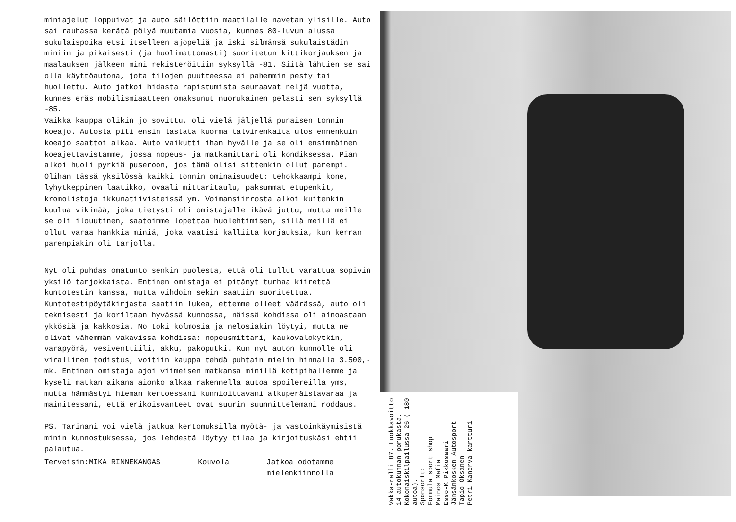miniajelut loppuivat ja auto säilöttiin maatilalle navetan ylisille. Auto sai rauhassa kerätä pölyä muutamia vuosia, kunnes 80-luvun alussa sukulaispoika etsi itselleen ajopeliä ja iski silmänsä sukulaistädin miniin ja pikaisesti (ja huolimattomasti) suoritetun kittikorjauksen ja maalauksen jälkeen mini rekisteröitiin syksyllä -81. Siitä lähtien se sai olla käyttöautona, jota tilojen puutteessa ei pahemmin pesty tai huollettu. Auto jatkoi hidasta rapistumista seuraavat neljä vuotta, kunnes eräs mobilismiaatteen omaksunut nuorukainen pelasti sen syksyllä -85.
Vaikka kauppa olikin jo sovittu, oli vielä jäljellä punaisen tonnin koeajo. Autosta piti ensin lastata kuorma talvirenkaita ulos ennenkuin koeajo saattoi alkaa. Auto vaikutti ihan hyvälle ja se oli ensimmäinen koeajettavistamme, jossa nopeus- ja matkamittari oli kondiksessa. Pian alkoi huoli pyrkiä puseroon, jos tämä olisi sittenkin ollut parempi. Olihan tässä yksilössä kaikki tonnin ominaisuudet: tehokkaampi kone, lyhytkeppinen laatikko, ovaali mittaritaulu, paksummat etupenkit, kromolistoja ikkunatiivisteissä ym. Voimansiirrosta alkoi kuitenkin kuulua vikinää, joka tietysti oli omistajalle ikävä juttu, mutta meille se oli ilouutinen, saatoimme lopettaa huolehtimisen, sillä meillä ei ollut varaa hankkia miniä, joka vaatisi kalliita korjauksia, kun kerran parenpiakin oli tarjolla.
Nyt oli puhdas omatunto senkin puolesta, että oli tullut varattua sopivin yksilö tarjokkaista. Entinen omistaja ei pitänyt turhaa kiirettä kuntotestin kanssa, mutta vihdoin sekin saatiin suoritettua. Kuntotestipöytäkirjasta saatiin lukea, ettemme olleet väärässä, auto oli teknisesti ja koriltaan hyvässä kunnossa, näissä kohdissa oli ainoastaan ykkösiä ja kakkosia. No toki kolmosia ja nelosiakin löytyi, mutta ne olivat vähemmän vakavissa kohdissa: nopeusmittari, kaukovalokytkin, varapyörä, vesiventtiili, akku, pakoputki. Kun nyt auton kunnolle oli virallinen todistus, voitiin kauppa tehdä puhtain mielin hinnalla 3.500,- mk. Entinen omistaja ajoi viimeisen matkansa minillä kotipihallemme ja kyseli matkan aikana aionko alkaa rakennella autoa spoilereilla yms, mutta hämmästyi hieman kertoessani kunnioittavani alkuperäistavaraa ja mainitessani, että erikoisvanteet ovat suurin suunnittelemani roddaus.
PS. Tarinani voi vielä jatkua kertomuksilla myötä- ja vastoinkäymisistä minin kunnostuksessa, jos lehdestä löytyy tilaa ja kirjoituskäsi ehtii palautua.
Terveisin:MIKA RINNEKANGAS Kouvola Jatkoa odotamme
mielenkiinnolla
Vakka-ralli 87. Luokkavoitto 14 autokunnan porukasta. Kokonaiskilpailussa 26 ( 180 autoa).
Sponsorit:
Formula sport shop
Mainos Mafia
Esso-K Pikkusaari
Jämsänkosken Autosport
Tapio Oksanen
Petri Kanerva kartturi